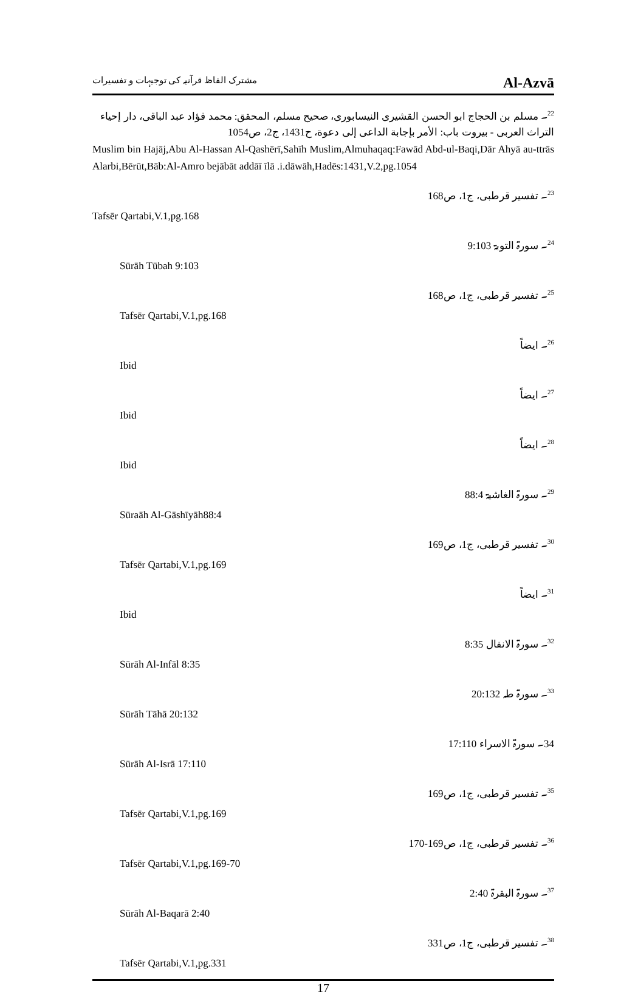مشترک الفاظ قرآنیہ کی توجیہات و تفسیرات Al-Azvā
<sup>22</sup>۔ مسلم بن الحجاج ابو الحسن القشیری النیسابوری، صحیح مسلم، المحقق: محمد فؤاد عبد الباقی، دار إحیاء التراث العربی - بیروت باب: الأمر بإجابة الداعی إلی دعوة، ح1431، ج2، ص1054
Muslim bin Hajāj,Abu Al-Hassan Al-Qashērī,Sahīh Muslim,Almuhaqaq:Fawād Abd-ul-Baqi,Dār Ahyā au-ttrās Alarbi,Bērūt,Bāb:Al-Amro bejābāt addāī īlā .i.dāwāh,Hadēs:1431,V.2,pg.1054
<sup>23</sup>۔ تفسیر قرطبی، ج1، ص168
Tafsēr Qartabi,V.1,pg.168
<sup>24</sup>۔ سورۃ التوبۃ 9:103
Sūrāh Tūbah 9:103
<sup>25</sup>۔ تفسیر قرطبی، ج1، ص168
Tafsēr Qartabi,V.1,pg.168
<sup>26</sup>۔ ایضاً
Ibid
<sup>27</sup>۔ ایضاً
Ibid
<sup>28</sup>۔ ایضاً
Ibid
<sup>29</sup>۔ سورۃ الغاشیۃ 88:4
Sūraāh Al-Gāshīyāh88:4
<sup>30</sup>۔ تفسیر قرطبی، ج1، ص169
Tafsēr Qartabi,V.1,pg.169
<sup>31</sup>۔ ایضاً
Ibid
<sup>32</sup>۔ سورۃ الانفال 8:35
Sūrāh Al-Infāl 8:35
<sup>33</sup>۔ سورۃ طہ 20:132
Sūrāh Tāhā 20:132
34۔ سورۃ الاسراء 17:110
Sūrāh Al-Isrā 17:110
<sup>35</sup>۔ تفسیر قرطبی، ج1، ص169
Tafsēr Qartabi,V.1,pg.169
<sup>36</sup>۔ تفسیر قرطبی، ج1، ص169-170
Tafsēr Qartabi,V.1,pg.169-70
<sup>37</sup>۔ سورۃ البقرۃ 2:40
Sūrāh Al-Baqarā 2:40
<sup>38</sup>۔ تفسیر قرطبی، ج1، ص331
Tafsēr Qartabi,V.1,pg.331
17